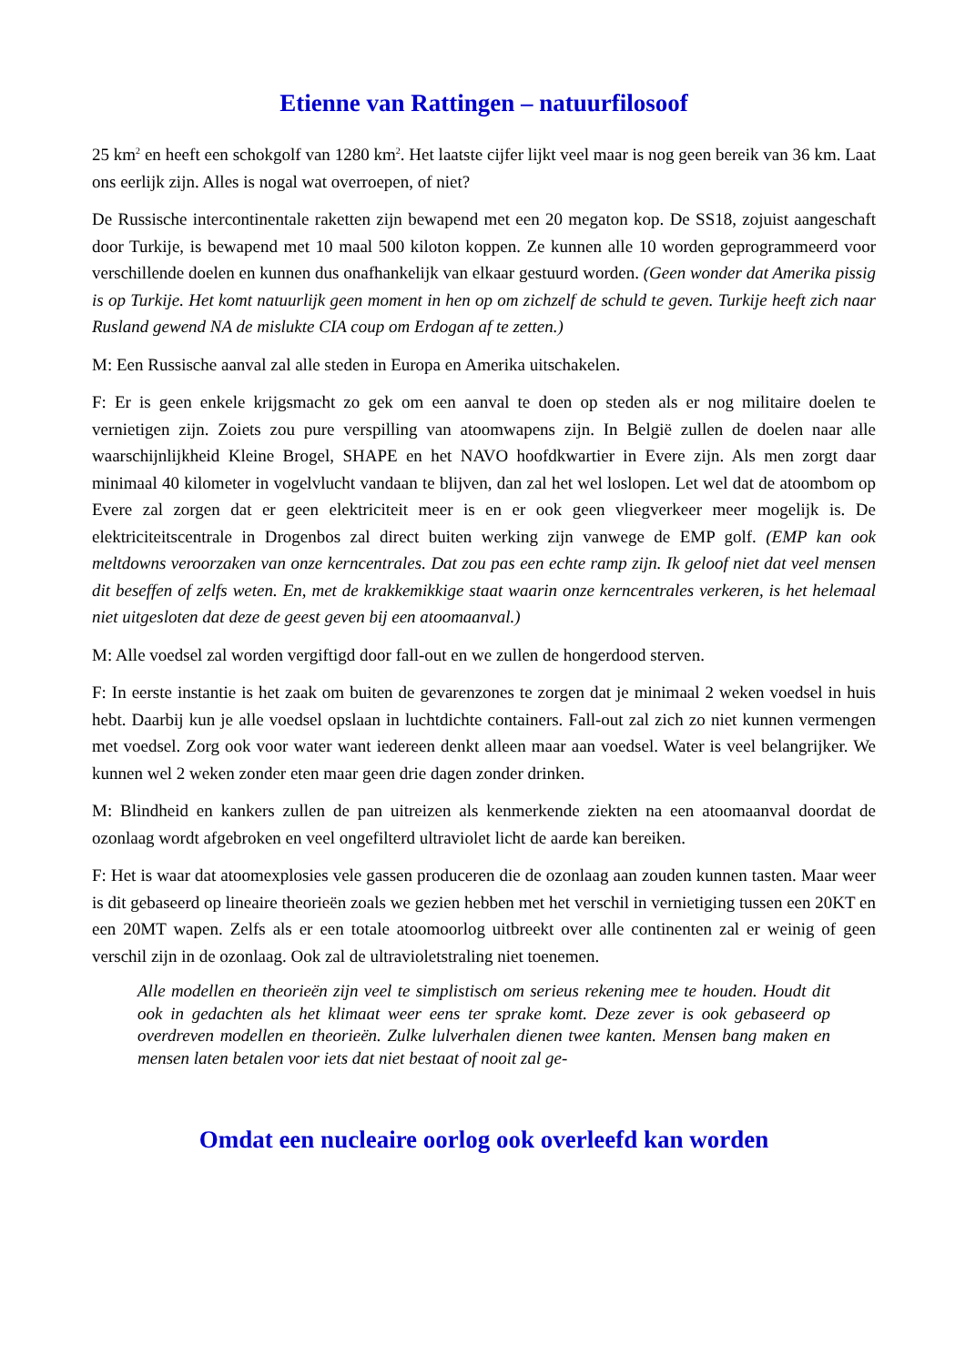Etienne van Rattingen – natuurfilosoof
25 km<sup>2</sup> en heeft een schokgolf van 1280 km<sup>2</sup>. Het laatste cijfer lijkt veel maar is nog geen bereik van 36 km. Laat ons eerlijk zijn. Alles is nogal wat overroepen, of niet?
De Russische intercontinentale raketten zijn bewapend met een 20 megaton kop. De SS18, zojuist aangeschaft door Turkije, is bewapend met 10 maal 500 kiloton koppen. Ze kunnen alle 10 worden geprogrammeerd voor verschillende doelen en kunnen dus onafhankelijk van elkaar gestuurd worden. (Geen wonder dat Amerika pissig is op Turkije. Het komt natuurlijk geen moment in hen op om zichzelf de schuld te geven. Turkije heeft zich naar Rusland gewend NA de mislukte CIA coup om Erdogan af te zetten.)
M: Een Russische aanval zal alle steden in Europa en Amerika uitschakelen.
F: Er is geen enkele krijgsmacht zo gek om een aanval te doen op steden als er nog militaire doelen te vernietigen zijn. Zoiets zou pure verspilling van atoomwapens zijn. In België zullen de doelen naar alle waarschijnlijkheid Kleine Brogel, SHAPE en het NAVO hoofdkwartier in Evere zijn. Als men zorgt daar minimaal 40 kilometer in vogelvlucht vandaan te blijven, dan zal het wel loslopen. Let wel dat de atoombom op Evere zal zorgen dat er geen elektriciteit meer is en er ook geen vliegverkeer meer mogelijk is. De elektriciteitscentrale in Drogenbos zal direct buiten werking zijn vanwege de EMP golf. (EMP kan ook meltdowns veroorzaken van onze kerncentrales. Dat zou pas een echte ramp zijn. Ik geloof niet dat veel mensen dit beseffen of zelfs weten. En, met de krakkemikkige staat waarin onze kerncentrales verkeren, is het helemaal niet uitgesloten dat deze de geest geven bij een atoomaanval.)
M: Alle voedsel zal worden vergiftigd door fall-out en we zullen de hongerdood sterven.
F: In eerste instantie is het zaak om buiten de gevarenzones te zorgen dat je minimaal 2 weken voedsel in huis hebt. Daarbij kun je alle voedsel opslaan in luchtdichte containers. Fall-out zal zich zo niet kunnen vermengen met voedsel. Zorg ook voor water want iedereen denkt alleen maar aan voedsel. Water is veel belangrijker. We kunnen wel 2 weken zonder eten maar geen drie dagen zonder drinken.
M: Blindheid en kankers zullen de pan uitreizen als kenmerkende ziekten na een atoomaanval doordat de ozonlaag wordt afgebroken en veel ongefilterd ultraviolet licht de aarde kan bereiken.
F: Het is waar dat atoomexplosies vele gassen produceren die de ozonlaag aan zouden kunnen tasten. Maar weer is dit gebaseerd op lineaire theorieën zoals we gezien hebben met het verschil in vernietiging tussen een 20KT en een 20MT wapen. Zelfs als er een totale atoomoorlog uitbreekt over alle continenten zal er weinig of geen verschil zijn in de ozonlaag. Ook zal de ultravioletstraling niet toenemen.
Alle modellen en theorieën zijn veel te simplistisch om serieus rekening mee te houden. Houdt dit ook in gedachten als het klimaat weer eens ter sprake komt. Deze zever is ook gebaseerd op overdreven modellen en theorieën. Zulke lulverhalen dienen twee kanten. Mensen bang maken en mensen laten betalen voor iets dat niet bestaat of nooit zal ge-
Omdat een nucleaire oorlog ook overleefd kan worden